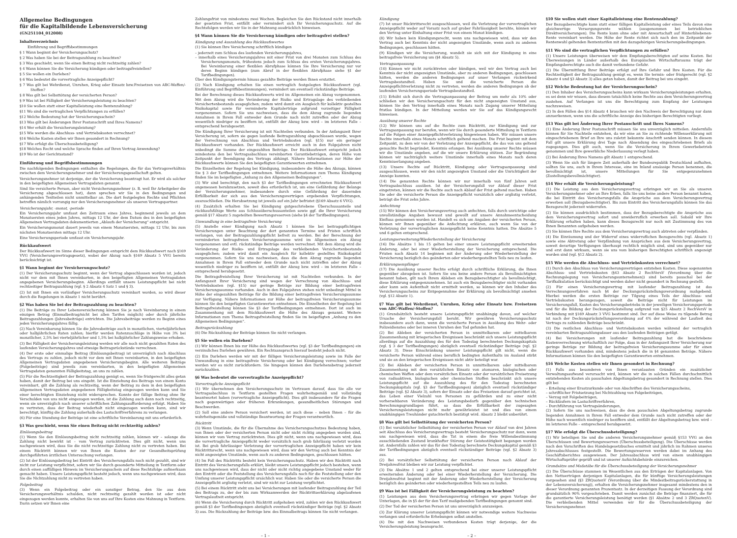Allgemeine Bedingungen
für die Kapitalbildende Lebensversicherung
(GN251104_012008)
Inhaltsverzeichnis
Einführung und Begriffsbestimmungen
§ 1 Wann beginnt der Versicherungsschutz?
§ 2 Was haben Sie bei der Beitragszahlung zu beachten?
§ 3 Was geschieht, wenn Sie einen Beitrag nicht rechtzeitig zahlen?
§ 4 Wann können Sie die Versicherung kündigen oder beitragsfreistellen?
§ 5 Sie wollen ein Darlehen?
§ 6 Was bedeutet die vorvertragliche Anzeigepflicht?
§ 7 Was gilt bei Wehrdienst, Unruhen, Krieg oder Einsatz bzw.Freisetzen von ABC-Waffen/-Stoffen?
§ 8 Was gilt bei Selbsttötung der versicherten Person?
§ 9 Was ist bei Fälligkeit der Versicherungsleistung zu beachten?
§10 Sie wollen statt einer Kapitalleistung eine Rentenzahlung?
§11 Wo sind die vertraglichen Verpflichtungen zu erfüllen?
§12 Welche Bedeutung hat der Versicherungsschein?
§13 Was gilt bei Änderungen Ihrer Postanschrift und Ihres Namens?
§14 Wer erhält die Versicherungsleistung?
§15 Wie werden die Abschluss- und Vertriebskosten verrechnet?
§16 Welche Kosten stellen wir Ihnen gesondert in Rechnung?
§17 Wie erfolgt die Überschussbeteiligung?
§18 Welches Recht und welche Sprache finden auf Ihren Vertrag Anwendung?
§19 Wo ist der Gerichtsstand?
Einführung und Begriffsbestimmungen
Die nachfolgenden Bedingungen enthalten die Regelungen, die für das Vertragsverhältnis zwischen dem Versicherungsnehmer und der Versicherungsgesellschaft gelten.
Versicherungsnehmer ist derjenige, der die Versicherung beantragt hat. Er wird als solcher in den beigefügten Allgemeinen Vertragsdaten genannt.
Sind Sie versicherte Person, aber nicht Versicherungsnehmer (z. B. weil Ihr Arbeitgeber die Versicherung abgeschlossen hat), dann sprechen wir Sie in den Bedingungen und anhängenden Textteilen nicht unmittelbar an. Die dort festgelegten Rechte und Pflichten betreffen nämlich vorrangig nur den Versicherungsnehmer als unseren Vertragspartner.
Versicherungsjahr, -monat, -periode
Ein Versicherungsjahr umfasst den Zeitraum eines Jahres, beginnend jeweils an dem Monatsersten eines jeden Jahres, mittags 12 Uhr, der dem Datum des in den beigefügten Allgemeinen Vertragsdaten dokumentierten „Ablaufs der Versicherung“ entspricht.
Ein Versicherungsmonat dauert jeweils von einem Monatsersten, mittags 12 Uhr, bis zum nächsten Monatsersten mittags 12 Uhr.
Eine Versicherungsperiode umfasst ein Versicherungsjahr.
Rückkaufswert
Der Rückkaufswert im Sinne dieser Bedingungen entspricht dem Rückkaufswert nach §169 VVG (Versicherungsvertragsgesetz), wobei der Abzug nach §169 Absatz 5 VVG bereits berücksichtigt ist.
§1 Wann beginnt der Versicherungsschutz?
(1) Der Versicherungsschutz beginnt, wenn der Vertrag abgeschlossen worden ist, jedoch nicht vor dem mit Ihnen vereinbarten, in den beigefügten Allgemeinen Vertragsdaten angegebenen Versicherungsbeginn. Allerdings entfällt unsere Leistungspflicht bei nicht rechtzeitiger Beitragszahlung (vgl. § 2 Absatz 4 Satz 1 und § 3).
(2) Ist mit Ihnen ein vorläufiger Versicherungsschutz vereinbart worden, so wird dieser durch die Regelungen in Absatz 1 nicht berührt.
§2 Was haben Sie bei der Beitragszahlung zu beachten?
(1) Die Beiträge zu Ihrer Lebensversicherung können Sie je nach Vereinbarung in einem einzigen Betrag (Einmalbeitrag/nicht bei allen Tarifen möglich) oder durch jährliche Beitragszahlungen (Jahresbeiträge) entrichten. Die Jahresbeiträge werden zu Beginn eines jeden Versicherungsjahres fällig.
(2) Nach Vereinbarung können Sie die Jahresbeiträge auch in monatlichen, vierteljährlichen oder halbjährlichen Raten zahlen; hierfür werden Ratenzuschläge in Höhe von 3% bei monatlicher, 2,5% bei vierteljährlicher und 1,5% bei halbjährlicher Zahlungsweise erhoben.
(3) Bei Fälligkeit der Versicherungsleistung werden wir alle noch nicht gezahlten Raten des laufenden Versicherungsjahres und etwaige Beitragsrückstände verrechnen.
(4) Der erste oder einmalige Beitrag (Einlösungsbeitrag) ist unverzüglich nach Abschluss des Vertrags zu zahlen, jedoch nicht vor dem mit Ihnen vereinbarten, in den beigefügten Allgemeinen Vertragsdaten angegebenen Versicherungsbeginn. Alle weiteren Beiträge (Folgebeiträge) sind jeweils zum vereinbarten, in den beigefügten Allgemeinen Vertragsdaten genannten Fälligkeitstag, an uns zu zahlen.
(5) Für die Rechtzeitigkeit der Beitragszahlung genügt es, wenn Sie fristgerecht alles getan haben, damit der Beitrag bei uns eingeht. Ist die Einziehung des Beitrags von einem Konto vereinbart, gilt die Zahlung als rechtzeitig, wenn der Beitrag zu dem in den beigefügten Allgemeinen Vertragsdaten angegebenen Fälligkeitstag eingezogen werden kann und Sie einer berechtigten Einziehung nicht widersprechen. Konnte der fällige Beitrag ohne Ihr Verschulden von uns nicht eingezogen werden, ist die Zahlung auch dann noch rechtzeitig, wenn sie unverzüglich nach unserer schriftlichen Zahlungsaufforderung erfolgt. Haben Sie zu vertreten, dass der Beitrag wiederholt nicht eingezogen werden kann, sind wir berechtigt, künftig die Zahlung außerhalb des Lastschriftverfahrens zu verlangen.
(6) Für eine Stundung der Beiträge ist eine schriftliche Vereinbarung mit uns erforderlich.
§3 Was geschieht, wenn Sie einen Beitrag nicht rechtzeitig zahlen?
Einlösungsbeitrag
(1) Wenn Sie den Einlösungsbeitrag nicht rechtzeitig zahlen, können wir – solange die Zahlung nicht bewirkt ist – vom Vertrag zurücktreten. Dies gilt nicht, wenn uns nachgewiesen wird, dass Sie die nicht rechtzeitige Zahlung nicht zu vertreten haben. Bei einem Rücktritt können wir von Ihnen die Kosten der zur Gesundheitsprüfung durchgeführten ärztlichen Untersuchung verlangen.
(2) Ist der Einlösungsbeitrag bei Eintritt des Versicherungsfalls noch nicht gezahlt, sind wir nicht zur Leistung verpflichtet, sofern wir Sie durch gesonderte Mitteilung in Textform oder durch einen auffälligen Hinweis im Versicherungsschein auf diese Rechtsfolge aufmerksam gemacht haben. Unsere Leistungspflicht besteht jedoch, wenn uns nachgewiesen wird, dass Sie die Nichtzahlung nicht zu vertreten haben.
Folgebeitrag
(3) Wenn ein Folgebeitrag oder ein sonstiger Betrag, den Sie aus dem Versicherungsverhältnis schulden, nicht rechtzeitig gezahlt worden ist oder nicht eingezogen werden konnte, erhalten Sie von uns auf Ihre Kosten eine Mahnung in Textform. Darin setzen wir Ihnen eine
Zahlungsfrist von mindestens zwei Wochen. Begleichen Sie den Rückstand nicht innerhalb der gesetzten Frist, entfällt oder vermindert sich Ihr Versicherungsschutz. Auf die Rechtsfolgen werden wir Sie in der Mahnung ausdrücklich hinweisen.
§4 Wann können Sie die Versicherung kündigen oder beitragsfrei stellen?
Kündigung und Auszahlung des Rückkaufswertes
(1) Sie können Ihre Versicherung schriftlich kündigen
– jederzeit zum Schluss des laufenden Versicherungsjahres,
– innerhalb eines Versicherungsjahres mit einer Frist von drei Monaten zum Schluss des Versicherungsmonats, frühestens jedoch zum Schluss des ersten Versicherungsjahres. Bei Vereinbarung einer flexiblen Abrufphase können Sie Ihre Versicherung nur vor deren Beginn kündigen (zum Abruf in der flexiblen Abrufphase siehe §1 der Tarifbedingungen).
Über den Kündigungstermin hinaus gezahlte Beiträge werden Ihnen erstattet.
(2) Nach Kündigung erhalten Sie einen vertraglich festgelegten Rückkaufswert (vgl. Einführung und Begriffsbestimmungen), vermindert um eventuell rückständige Beiträge.
Bei der Berechnung dieses Rückkaufswerts wird im Allgemeinen ein Abzug vorgenommen. Mit dem Abzug wird die Veränderung der Risiko und Ertragslage des verbleibenden Versichertenbestands ausgeglichen; zudem wird damit ein Ausgleich für kollektiv gestelltes Risikokapital sowie für verminderte Kapitalerträge aufgrund vorzeitiger Fälligkeit vorgenommen. Sofern Sie uns nachweisen, dass die dem Abzug zugrunde liegenden Annahmen in Ihrem Fall entweder dem Grunde nach nicht zutreffen oder der Abzug wesentlich niedriger zu beziffern ist, entfällt der Abzug bzw. wird – im letzteren Falle – entsprechend herabgesetzt.
Die Kündigung Ihrer Versicherung ist mit Nachteilen verbunden. In der Anfangszeit Ihrer Versicherung ist, sofern sie gegen laufende Beitragszahlung abgeschlossen wurde, wegen der Verrechnung von Abschluss und Vertriebskosten (vgl. §15) nur ein geringer Rückkaufswert vorhanden. Der Rückkaufswert erreicht auch in den Folgejahren nicht unbedingt die Summe der eingezahlten Beiträge. Der Rückkaufswert entspricht jedoch mindestens den bei Vertragsabschluss vereinbarten Garantiebeträgen, deren Höhe vom Zeitpunkt der Beendigung des Vertrags abhängt. Nähere Informationen zur Höhe der Rückkaufswerte können Sie den beigefügten Garantiewerten entnehmen.
Die Einzelheiten der Regelung bei Kündigung, insbesondere die Höhe des Abzugs, können Sie § 3 der Tarifbedingungen entnehmen. Weitere Informationen zum Thema Kündigung finden Sie im beigefügten „Anhang zu den Allgemeinen Bedingungen“.
(3) Wir sind berechtigt, den nach §3 der Tarifbedingungen errechneten Rückkaufswert angemessen herabzusetzen, soweit dies erforderlich ist, um eine Gefährdung der Belange der Versicherungsnehmer, insbesondere durch eine Gefährdung der dauernden Erfüllbarkeit der sich aus den Versicherungsverträgen ergebenden Verpflichtungen, auszuschließen. Die Herabsetzung ist jeweils auf ein Jahr befristet (§169 Absatz 6 VVG).
(4) Zusätzlich erhalten Sie bei Kündigung gutgeschriebene Überschussanteile und rückkaufsfähige Werte aus Schlussüberschussanteilen sowie ggf. die Ihrer Versicherung gemäß §17 Absatz 5 zugeteilten Bewertungsreserven (siehe §4 der Tarifbedingungen).
Umwandlung in eine beitragsfreie Versicherung
(5) Anstelle einer Kündigung nach Absatz 1 können Sie bei beitragspflichtigen Versicherungen unter Beachtung der dort genannten Termine und Fristen schriftlich verlangen, von der Beitragszahlungspflicht befreit zu werden. Bei der Berechnung der verminderten beitragsfreien Versicherungssumme wird im Allgemeinen ein Abzug vorgenommen und evtl. rückständige Beiträge werden verrechnet. Mit dem Abzug wird die Veränderung der Risiko- und Ertragslage des verbleibenden Versichertenbestands ausgeglichen; zudem wird damit ein Ausgleich für kollektiv gestelltes Risikokapital vorgenommen. Sofern Sie uns nachweisen, dass die dem Abzug zugrunde liegenden Annahmen in Ihrem Fall entweder dem Grunde nach nicht zutreffen oder der Abzug wesentlich niedriger zu beziffern ist, entfällt der Abzug bzw. wird – im letzteren Falle – entsprechend herabgesetzt.
Die Beitragsfreistellung Ihrer Versicherung ist mit Nachteilen verbunden. In der Anfangszeit Ihrer Versicherung sind wegen der Verrechnung von Abschluss- und Vertriebskosten (vgl. §15) nur geringe Beträge zur Bildung einer beitragsfreien Versicherungssumme vorhanden. Auch in den Folgejahren stehen nicht unbedingt Mittel in Höhe der eingezahlten Beiträge für die Bildung einer beitragsfreien Versicherungssumme zur Verfügung. Nähere Informationen zur Höhe der beitragsfreien Versicherungssumme können Sie den beigefügten Garantiewerten entnehmen. Die Einzelheiten der Regelung bei Beitragsfreistellung können Sie §3 der Tarifbedingungen entnehmen. Dort ist auch im Zusammenhang mit dem Rückkaufswert die Höhe des Abzugs genannt. Weitere Informationen zum Thema Beitragsfreistellung finden Sie im beigefügten „Anhang zu den Allgemeinen Bedingungen“.
Beitragsrückzahlung
(6) Die Rückzahlung der Beiträge können Sie nicht verlangen.
§5 Sie wollen ein Darlehen?
(1) Wir können Ihnen bis zur Höhe des Rückkaufswertes (vgl. §3 der Tarifbedingungen) ein verzinsliches Darlehen gewähren. Ein Rechtsanspruch hierauf besteht jedoch nicht.
(2) Ein Darlehen werden wir mit der fälligen Versicherungsleistung sowie im Falle der Umwandlung in eine beitragsfreie Versicherung oder bei Kündigung verrechnen; vorher werden wir es nicht zurückfordern. Sie hingegen können den Darlehensbetrag jederzeit zurückzahlen.
§6 Was bedeutet die vorvertragliche Anzeigepflicht?
Vorvertragliche Anzeigepflicht
(1) Wir übernehmen den Versicherungsschutz im Vertrauen darauf, dass Sie alle vor Vertragsabschluss in Textform gestellten Fragen wahrheitsgemäß und vollständig beantwortet haben (vorvertragliche Anzeigepflicht). Dies gilt insbesondere für die Fragen nach gegenwärtigen oder früheren Erkrankungen, gesundheitlichen Störungen und Beschwerden.
(2) Soll eine andere Person versichert werden, ist auch diese – neben Ihnen – für die wahrheitsgemäße und vollständige Beantwortung der Fragen verantwortlich.
Rücktritt
(3) Wenn Umstände, die für die Übernahme des Versicherungsschutzes Bedeutung haben, von Ihnen oder der versicherten Person nicht oder nicht richtig angegeben worden sind, können wir vom Vertrag zurücktreten. Dies gilt nicht, wenn uns nachgewiesen wird, dass die vorvertragliche Anzeigepflicht weder vorsätzlich noch grob fahrlässig verletzt worden ist. Bei grob fahrlässiger Verletzung der vorvertraglichen Anzeigepflicht haben wir kein Rücktrittsrecht, wenn uns nachgewiesen wird, dass wir den Vertrag auch bei Kenntnis der nicht angezeigten Umstände, wenn auch zu anderen Bedingungen, geschlossen hätten.
(4) Im Fall des Rücktritts besteht kein Versicherungsschutz. Haben wir den Rücktritt nach Eintritt des Versicherungsfalls erklärt, bleibt unsere Leistungspflicht jedoch bestehen, wenn uns nachgewiesen wird, dass der nicht oder nicht richtig angegebene Umstand weder für den Eintritt oder die Feststellung des Versicherungsfalls noch für die Feststellung oder den Umfang unserer Leistungspflicht ursächlich war. Haben Sie oder die versicherte Person die Anzeigepflicht arglistig verletzt, sind wir nicht zur Leistung verpflichtet.
(5) Bei einem Rücktritt steht uns bei Versicherungen mit laufender Beitragszahlung der Teil des Beitrags zu, der der bis zum Wirksamwerden der Rücktrittserklärung abgelaufenen Vertragslaufzeit entspricht.
(6) Wenn die Versicherung durch Rücktritt aufgehoben wird, zahlen wir den Rückkaufswert gemäß §3 der Tarifbedingungen abzüglich eventuell rückständiger Beiträge (vgl. §2 Absatz 3) aus. Die Rückzahlung der Beiträge bzw. des Einmalbeitrags können Sie nicht verlangen.
Kündigung
(7) Ist unser Rücktrittsrecht ausgeschlossen, weil die Verletzung der vorvertraglichen Anzeigepflicht weder auf Vorsatz noch auf grober Fahrlässigkeit beruhte, können wir den Vertrag unter Einhaltung einer Frist von einem Monat kündigen.
(8) Wir haben kein Kündigungsrecht, wenn uns nachgewiesen wird, dass wir den Vertrag auch bei Kenntnis der nicht angezeigten Umstände, wenn auch zu anderen Bedingungen, geschlossen hätten.
(9) Kündigen wir die Versicherung, wandelt sie sich mit der Kündigung in eine beitragsfreie Versicherung um (§4 Absatz 5).
Vertragsanpassung
(10) Können wir nicht zurücktreten oder kündigen, weil wir den Vertrag auch bei Kenntnis der nicht angezeigten Umstände, aber zu anderen Bedingungen, geschlossen hätten, werden die anderen Bedingungen auf unser Verlangen rückwirkend Vertragsbestandteil. Haben Sie und die versicherte Person die Anzeigepflichtverletzung nicht zu vertreten, werden die anderen Bedingungen ab der laufenden Versicherungsperiode Vertragsbestandteil.
(11) Erhöht sich durch die Vertragsanpassung der Beitrag um mehr als 10% oder schließen wir den Versicherungsschutz für den nicht angezeigten Umstand aus, können Sie den Vertrag innerhalb eines Monats nach Zugang unserer Mitteilung fristlos kündigen. In der Mitteilung werden wir Sie auf das Kündigungsrecht hinweisen.
Ausübung unserer Rechte
(12) Wir können uns auf die Rechte zum Rücktritt, zur Kündigung und zur Vertragsanpassung nur berufen, wenn wir Sie durch gesonderte Mitteilung in Textform auf die Folgen einer Anzeigepflichtverletzung hingewiesen haben. Wir müssen unsere Rechte innerhalb eines Monats schriftlich geltend machen. Die Frist beginnt mit dem Zeitpunkt, zu dem wir von der Verletzung der Anzeigepflicht, die das von uns geltend gemachte Recht begründet, Kenntnis erlangen. Bei Ausübung unserer Rechte müssen wir die Umstände angeben, auf die wir unsere Erklärung stützen. Zur Begründung können wir nachträglich weitere Umstände innerhalb eines Monats nach deren Kenntniserlangung angeben.
(13) Unsere Rechte auf Rücktritt, Kündigung oder Vertragsanpassung sind ausgeschlossen, wenn wir den nicht angezeigten Umstand oder die Unrichtigkeit der Anzeige kannten.
(14) Die genannten Rechte können wir nur innerhalb von fünf Jahren seit Vertragsabschluss ausüben. Ist der Versicherungsfall vor Ablauf dieser Frist eingetreten, können wir die Rechte auch nach Ablauf der Frist geltend machen. Haben Sie oder die versicherte Person die Anzeigepflicht vorsätzlich oder arglistig verletzt, beträgt die Frist zehn Jahre.
Anfechtung
(15) Wir können den Versicherungsvertrag auch anfechten, falls durch unrichtige oder unvollständige Angaben bewusst und gewollt auf unsere Annahmeentscheidung Einfluss genommen worden ist. Handelt es sich um Angaben der versicherten Person, können wir Ihnen gegenüber die Anfechtung erklären, auch wenn Sie von der Verletzung der vorvertraglichen Anzeigepflicht keine Kenntnis hatten. Die Absätze 5 und 6 gelten entsprechend.
Leistungserweiterung/Wiederherstellung der Versicherung
(16) Die Absätze 1 bis 15 gelten bei einer unsere Leistungspflicht erweiternden Änderung, oder bei einer Wiederherstellung der Versicherung entsprechend. Die Fristen nach Absatz 14 beginnen mit der Änderung oder Wiederherstellung der Versicherung bezüglich des geänderten oder wiederhergestellten Teils neu zu laufen.
Erklärungsempfänger
(17) Die Ausübung unserer Rechte erfolgt durch schriftliche Erklärung, die Ihnen gegenüber abzugeben ist. Sofern Sie uns keine andere Person als Bevollmächtigten benannt haben, gilt nach Ihrem Ableben ein Bezugsberechtigter als bevollmächtigt, diese Erklärung entgegenzunehmen. Ist auch ein Bezugsberechtigter nicht vorhanden oder kann sein Aufenthalt nicht ermittelt werden, so können wir den Inhaber des Versicherungsscheins zur Entgegennahme der Erklärung als bevollmächtigt ansehen (vgl. §12 Absatz 1).
§7 Was gilt bei Wehrdienst, Unruhen, Krieg oder Einsatz bzw. Freisetzen von ABC-Waffen/-Stoffen?
(1) Grundsätzlich besteht unsere Leistungspflicht unabhängig davon, auf welcher Ursache der Versicherungsfall beruht. Wir gewähren Versicherungsschutz insbesondere auch dann, wenn die versicherte Person in Ausübung des Wehr- oder Polizeidienstes oder bei inneren Unruhen den Tod gefunden hat.
(2) Bei Ableben der versicherten Person in unmittelbarem oder mittelbarem Zusammenhang mit kriegerischen Ereignissen beschränkt sich unsere Leistungspflicht allerdings auf die Auszahlung des für den Todestag berechneten Deckungskapitals (vgl. § 3 der Tarifbedingungen) abzüglich eventuell rückständiger Beiträge (vgl. §2 Absatz 3). Diese Einschränkung unserer Leistungspflicht gilt nicht, wenn die versicherte Person während eines beruflich bedingten Aufenthalts im Ausland stirbt und sie an den kriegerischen Ereignissen nicht aktiv beteiligt war.
(3) Bei Ableben der versicherten Person in unmittelbarem oder mittelbarem Zusammenhang mit dem vorsätzlichen Einsatz von atomaren, biologischen oder chemischen Waffen oder dem vorsätzlichen Einsatz oder der vorsätzlichen Freisetzung von radioaktiven, biologischen oder chemischen Stoffen beschränkt sich unsere Leistungspflicht auf die Auszahlung des für den Todestag berechneten Deckungskapitals (vgl. §3 der Tarifbedingungen) abzüglich eventuell rückständiger Beiträge (vgl. §2 Absatz 3), sofern der Einsatz oder das Freisetzen darauf gerichtet ist, das Leben einer Vielzahl von Personen zu gefährden und zu einer nicht vorhersehbaren Veränderung des Leistungsbedarfs gegenüber den technischen Berechnungsgrundlagen führt, so dass die Erfüllbarkeit der zugesagten Versicherungsleistungen nicht mehr gewährleistet ist und dies von einem unabhängigen Treuhänder gutachterlich bestätigt wird. Absatz 2 bleibt unberührt.
§8 Was gilt bei Selbsttötung der versicherten Person?
(1) Bei vorsätzlicher Selbsttötung der versicherten Person vor Ablauf von drei Jahren seit Abschluss des Versicherungsvertrags besteht Versicherungsschutz nur dann, wenn uns nachgewiesen wird, dass die Tat in einem die freie Willensbestimmung ausschließenden Zustand krankhafter Störung der Geistestätigkeit begangen worden ist. Andernfalls zahlen wir das für den Todestag berechnete Deckungskapital gemäß §3 der Tarifbedingungen abzüglich eventuell rückständiger Beiträge (vgl. §2 Absatz 3) aus.
(2) Bei vorsätzlicher Selbsttötung der versicherten Person nach Ablauf der Dreijahresfrist bleiben wir zur Leistung verpflichtet.
(3) Die Absätze 1 und 2 gelten entsprechend bei einer unserer Leistungspflicht erweiternden Änderung oder bei einer Wiederherstellung der Versicherung. Die Dreijahresfrist beginnt mit der Änderung oder Wiederherstellung der Versicherung bezüglich des geänderten oder wiederhergestellten Teils neu zu laufen.
§9 Was ist bei Fälligkeit der Versicherungsleistung zu beachten?
(1) Leistungen aus dem Versicherungsvertrag erbringen wir gegen Vorlage der Unterlagen, die in §5 der für den Tarif maßgebenden Tarifbedingungen genannt sind.
(2) Der Tod der versicherten Person ist uns unverzüglich anzuzeigen.
(3) Zur Klärung unserer Leistungspflicht können wir notwendige weitere Nachweise verlangen und erforderliche Erhebungen selbst anstellen.
(4) Die mit den Nachweisen verbundenen Kosten trägt derjenige, der die Versicherungsleistung beansprucht.
§10 Sie wollen statt einer Kapitalleistung eine Rentenzahlung?
Der Bezugsberechtigte kann statt einer fälligen Kapitalleistung oder eines Teils davon eine gleichwertige Versorgungsrente wählen (ausgenommen bei betrieblichen Direktversicherungen). Die Rente kann ohne oder mit Anwartschaft auf Hinterbliebenen-Rente vereinbart werden. Die Höhe der Rente richtet sich nach den im Zeitpunkt der Rentenwahl geltenden Rententarifen mit den dazugehörigen Versicherungsbedingungen.
§11 Wo sind die vertraglichen Verpflichtungen zu erfüllen?
(1) Unsere Leistungen überweisen wir dem Empfangsberechtigten auf seine Kosten. Bei Überweisungen in Länder außerhalb des Europäischen Wirtschaftsraums trägt der Empfangsberechtigte auch die damit verbundene Gefahr.
(2) Die Übermittlung Ihrer Beiträge erfolgt auf Ihre Gefahr und Ihre Kosten. Für die Rechtzeitigkeit der Beitragszahlung genügt es, wenn Sie termin- oder fristgerecht (vgl. §2 Absatz 4 und §3 Absatz 3) alles getan haben, damit der Beitrag bei uns eingeht.
§12 Welche Bedeutung hat der Versicherungsschein?
(1) Den Inhaber des Versicherungsscheins kann wirksam Versicherungsleistungen erhalten, es sei denn wir wissen, dass diesem tatsächlich keine Rechte aus dem Versicherungsvertrag zustehen. Auf Verlangen ist uns die Berechtigung zum Empfang der Leistungen nachzuweisen.
(2) In den Fällen des §14 Absatz 4 brauchen wir den Nachweis der Berechtigung nur dann anzuerkennen, wenn uns die schriftliche Anzeige des bisherigen Berechtigten vorliegt.
§13 Was gilt bei Änderung Ihrer Postanschrift und Ihres Namens?
(1) Eine Änderung Ihrer Postanschrift müssen Sie uns unverzüglich mitteilen. Andernfalls können für Sie Nachteile entstehen, da wir eine an Sie zu richtende Willenserklärung mit eingeschriebenem Brief an Ihre uns zuletzt bekannte Anschrift senden können. In diesem Fall gilt unsere Erklärung drei Tage nach Absendung des eingeschriebenen Briefs als zugegangen. Dies gilt auch, wenn Sie die Versicherung in Ihrem Gewerbebetrieb genommen und Ihre gewerbliche Niederlassung verlegt haben.
(2) Bei Änderung Ihres Namens gilt Absatz 1 entsprechend.
(3) Wenn Sie sich für längere Zeit außerhalb der Bundesrepublik Deutschland aufhalten, sollten Sie uns, auch in Ihrem Interesse, eine im Inland ansässige Person benennen, die bevollmächtigt ist, unsere Mitteilungen für Sie entgegenzunehmen (Zustellungsbevollmächtigter).
§14 Wer erhält die Versicherungsleistung?
(1) Die Leistung aus dem Versicherungsvertrag erbringen wir an Sie als unseren Versicherungsnehmer oder an Ihre Erben, falls Sie uns keine andere Person benannt haben, die bei Eintritt des Versicherungsfalls die Ansprüche aus dem Versicherungsvertrag erwerben soll (Bezugsberechtigter). Bis zum Eintritt des Versicherungsfalls können Sie das Bezugsrecht jederzeit widerrufen.
(2) Sie können ausdrücklich bestimmen, dass der Bezugsberechtigte die Ansprüche aus dem Versicherungsvertrag sofort und unwiderruflich erwerben soll. Sobald wir Ihre Erklärung erhalten haben, kann dieses Bezugsrecht nur noch mit Zustimmung des von Ihnen Benannten aufgehoben werden.
(3) Sie können Ihre Rechte aus dem Versicherungsvertrag auch abtreten oder verpfänden.
(4) Die Einräumung und der Widerruf eines widerruflichen Bezugsrechts (vgl. Absatz 1) sowie eine Abtretung oder Verpfändung von Ansprüchen aus dem Versicherungsvertrag, soweit derartige Verfügungen überhaupt rechtlich möglich sind, sind uns gegenüber nur und erst dann wirksam, wenn sie uns vom bisherigen Berechtigten schriftlich angezeigt worden sind (vgl. §12 Absatz 2).
§15 Wie werden die Abschluss- und Vertriebskosten verrechnet?
(1) Durch den Abschluss von Versicherungsverträgen entstehen Kosten. Diese sogenannten Abschluss- und Vertriebskosten (§43 Absatz 2 RechVersV (Verordnung über die Rechnungslegung von Versicherungsunternehmen)) sind bereits pauschal bei der Tarifkalkulation berücksichtigt und werden daher nicht gesondert in Rechnung gestellt.
(2) Für einen Versicherungsvertrag mit laufender Beitragszahlung ist das Verrechnungsverfahren nach §4 der Deckungsrückstellungsverordnung maßgebend. Hierbei werden die ersten Beiträge zur Tilgung eines Teils der Abschluss- und Vertriebskosten herangezogen, soweit die Beiträge nicht für Leistungen im Versicherungsfall, Kosten des Versicherungsbetriebs in der jeweiligen Versicherungsperiode und für die Bildung der Deckungsrückstellung aufgrund von §25 Absatz 2 RechVersV in Verbindung mit §169 Absatz 3 VVG bestimmt sind. Der auf diese Weise zu tilgende Betrag ist nach der Deckungsrückstellungsverordnung auf 4% der während der Laufzeit des Vertrags zu zahlenden Beiträge beschränkt.
(3) Die restlichen Abschluss- und Vertriebskosten werden während der vertraglich vereinbarten Beitragszahlungsdauer aus den laufenden Beiträgen getilgt.
(4) Bei Versicherungen mit laufender Beitragszahlung hat die beschriebene Kostenverrechnung wirtschaftlich zur Folge, dass in der Anfangszeit Ihrer Versicherung nur geringe Beträge zur Bildung der beitragsfreien Versicherungssumme oder für einen Rückkaufswert vorhanden sind, mindestens jedoch die in §4 genannten Beträge. Nähere Informationen können Sie den beigefügten Garantiewerten entnehmen.
§16 Welche Kosten stellen wir Ihnen gesondert in Rechnung?
(1) Falls aus besonderen von Ihnen veranlassten Gründen ein zusätzlicher Verwaltungsaufwand verursacht wird, können wir die in solchen Fällen durchschnittlich entstehenden Kosten als pauschalen Abgeltungsbetrag gesondert in Rechnung stellen. Dies gilt bei
– Erteilung einer Ersatzurkunde oder von Abschriften des Versicherungsscheins,
– schriftlicher Fristsetzung bei Nichtzahlung von Folgebeiträgen,
– Verzug mit Folgebeiträgen,
– Rückläufern im Lastschriftverfahren,
– Durchführung von Vertragsänderungen,
(2) Sofern Sie uns nachweisen, dass die dem pauschalen Abgeltungsbetrag zugrunde liegenden Annahmen in Ihrem Fall entweder dem Grunde nach nicht zutreffen oder der Höhe nach wesentlich niedriger zu beziffern sind, entfällt der Abgeltungsbetrag bzw. wird – im letzteren Falle – entsprechend herabgesetzt.
§17 Wie erfolgt die Überschussbeteiligung?
(1) Wir beteiligen Sie und die anderen Versicherungsnehmer gemäß §153 VVG an den Überschüssen und Bewertungsreserven (Überschussbeteiligung). Die Überschüsse werden nach den Vorschriften des Handelsgesetzbuches ermittelt und jährlich im Rahmen unseres Jahresabschlusses festgestellt. Die Bewertungsreserven werden dabei im Anhang des Geschäftsberichtes ausgewiesen. Der Jahresabschluss wird von einem unabhängigen Wirtschaftsprüfer geprüft und ist unserer Aufsichtsbehörde einzureichen.
Grundsätze und Maßstäbe für die Überschussbeteiligung der Versicherungsnehmer
(2) Die Überschüsse stammen im Wesentlichen aus den Erträgen der Kapitalanlagen. Von den Nettoerträgen derjenigen Kapitalanlagen, die für künftige Versicherungsleistungen vorgesehen sind (§3 ZRQuotenV (Verordnung über die Mindestbeitragsrückerstattung in der Lebensversicherung)), erhalten die Versicherungsnehmer insgesamt mindestens den in dieser Verordnung genannten Prozentsatz. In der derzeitigen Fassung der Verordnung sind grundsätzlich 90% vorgeschrieben. Damit werden zunächst die Beträge finanziert, die für die garantierte Versicherungsleistung benötigt werden (§1 Absätze 2 und 3 ZRQuotenV). Die verbleibenden Mittel verwenden wir für die Überschussbeteiligung der Versicherungsnehmer.
– 1 – – 2 –